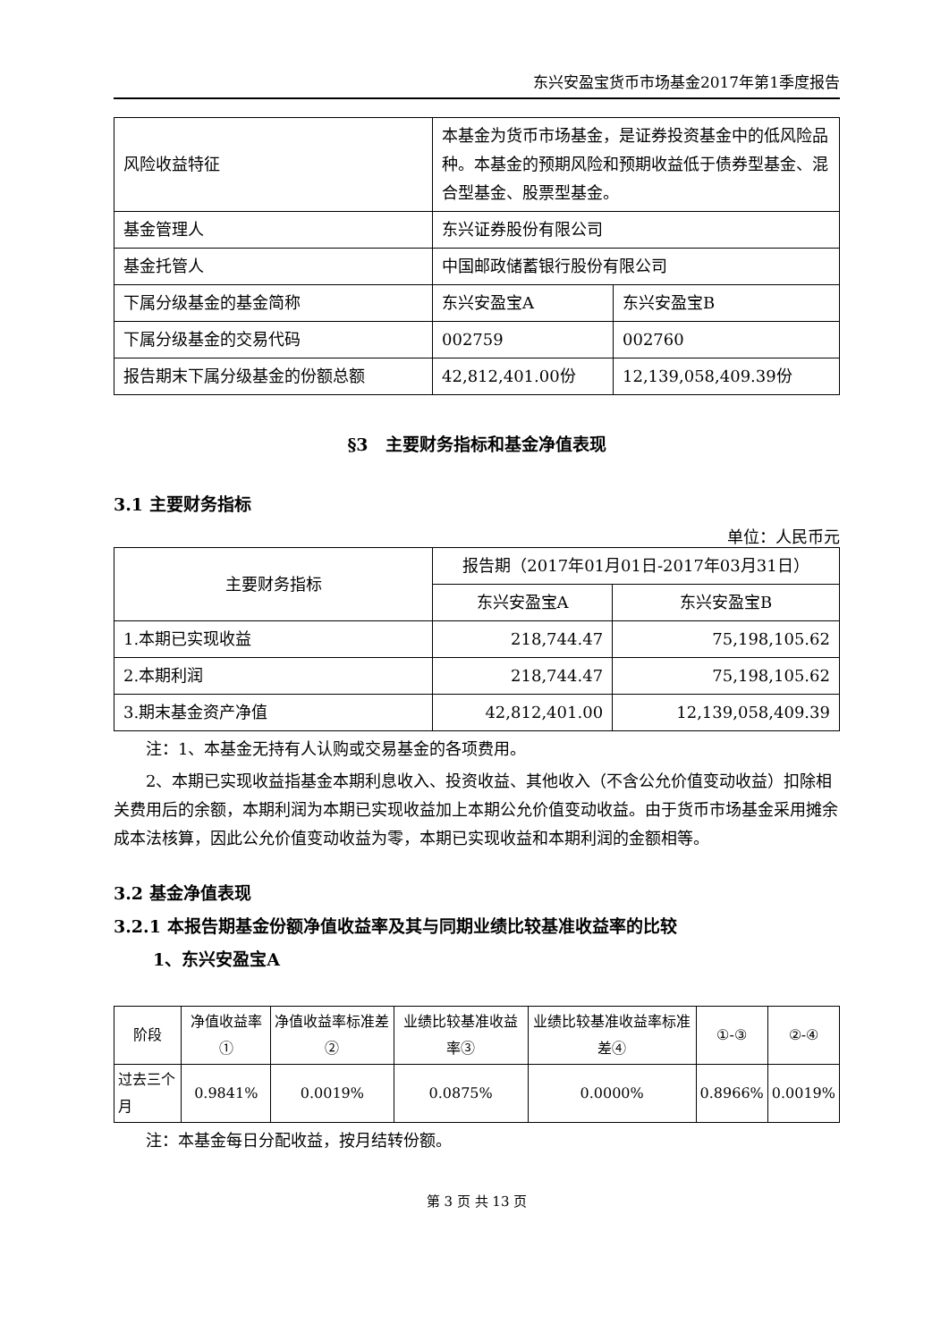东兴安盈宝货币市场基金2017年第1季度报告
| 风险收益特征 | 本基金为货币市场基金，是证券投资基金中的低风险品种。本基金的预期风险和预期收益低于债券型基金、混合型基金、股票型基金。 | |
| 基金管理人 | 东兴证券股份有限公司 | |
| 基金托管人 | 中国邮政储蓄银行股份有限公司 | |
| 下属分级基金的基金简称 | 东兴安盈宝A | 东兴安盈宝B |
| 下属分级基金的交易代码 | 002759 | 002760 |
| 报告期末下属分级基金的份额总额 | 42,812,401.00份 | 12,139,058,409.39份 |
§3　主要财务指标和基金净值表现
3.1 主要财务指标
单位：人民币元
| 主要财务指标 | 报告期（2017年01月01日-2017年03月31日） | |
| --- | --- | --- |
| | 东兴安盈宝A | 东兴安盈宝B |
| 1.本期已实现收益 | 218,744.47 | 75,198,105.62 |
| 2.本期利润 | 218,744.47 | 75,198,105.62 |
| 3.期末基金资产净值 | 42,812,401.00 | 12,139,058,409.39 |
注：1、本基金无持有人认购或交易基金的各项费用。
2、本期已实现收益指基金本期利息收入、投资收益、其他收入（不含公允价值变动收益）扣除相关费用后的余额，本期利润为本期已实现收益加上本期公允价值变动收益。由于货币市场基金采用摊余成本法核算，因此公允价值变动收益为零，本期已实现收益和本期利润的金额相等。
3.2 基金净值表现
3.2.1 本报告期基金份额净值收益率及其与同期业绩比较基准收益率的比较
1、东兴安盈宝A
| 阶段 | 净值收益率① | 净值收益率标准差② | 业绩比较基准收益率③ | 业绩比较基准收益率标准差④ | ①-③ | ②-④ |
| 过去三个月 | 0.9841% | 0.0019% | 0.0875% | 0.0000% | 0.8966% | 0.0019% |
注：本基金每日分配收益，按月结转份额。
第 3 页 共 13 页